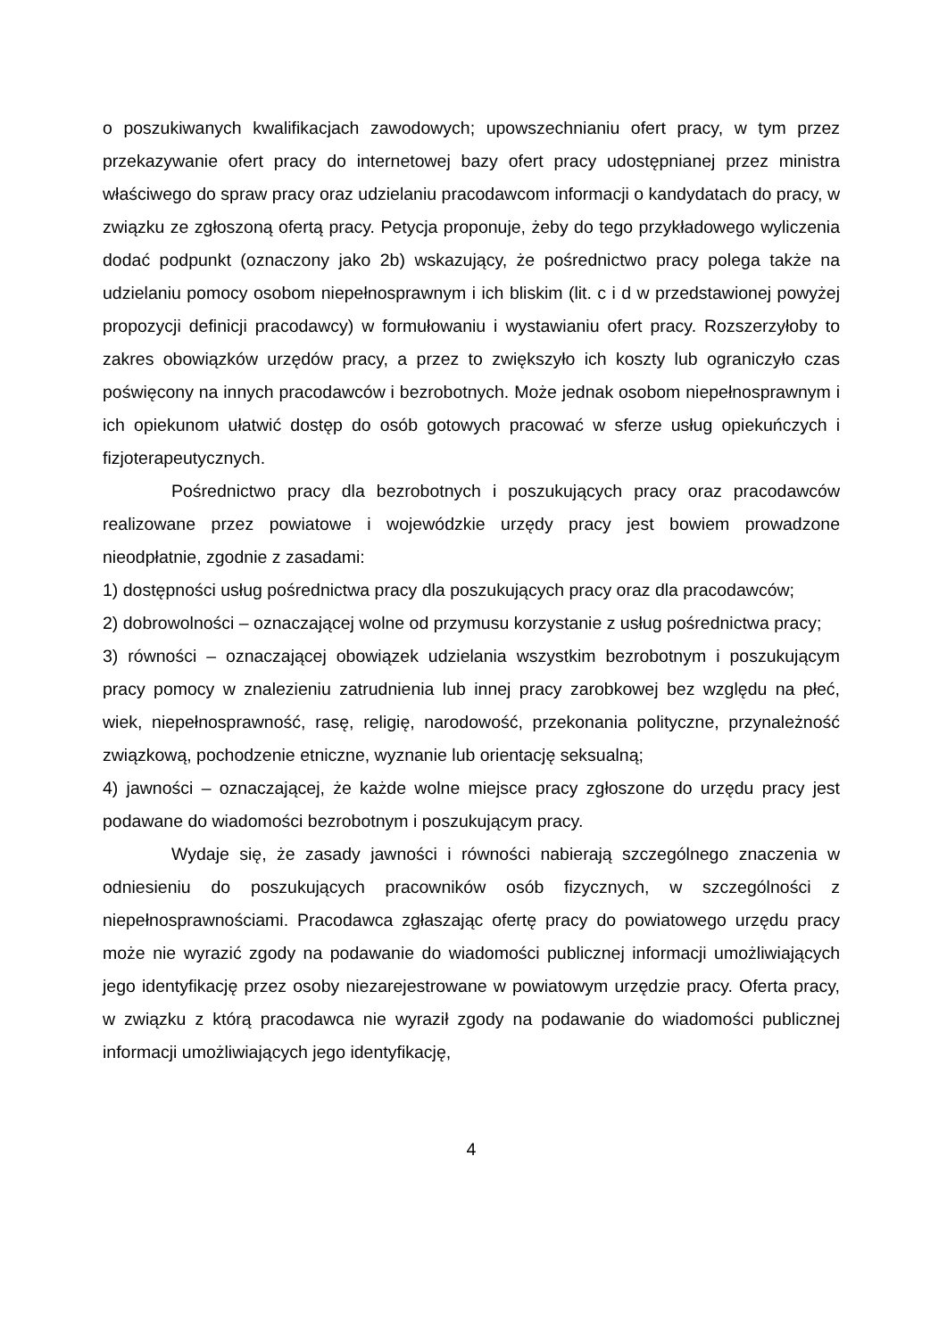o poszukiwanych kwalifikacjach zawodowych; upowszechnianiu ofert pracy, w tym przez przekazywanie ofert pracy do internetowej bazy ofert pracy udostępnianej przez ministra właściwego do spraw pracy oraz udzielaniu pracodawcom informacji o kandydatach do pracy, w związku ze zgłoszoną ofertą pracy. Petycja proponuje, żeby do tego przykładowego wyliczenia dodać podpunkt (oznaczony jako 2b) wskazujący, że pośrednictwo pracy polega także na udzielaniu pomocy osobom niepełnosprawnym i ich bliskim (lit. c i d w przedstawionej powyżej propozycji definicji pracodawcy) w formułowaniu i wystawianiu ofert pracy. Rozszerzyłoby to zakres obowiązków urzędów pracy, a przez to zwiększyło ich koszty lub ograniczyło czas poświęcony na innych pracodawców i bezrobotnych. Może jednak osobom niepełnosprawnym i ich opiekunom ułatwić dostęp do osób gotowych pracować w sferze usług opiekuńczych i fizjoterapeutycznych.
Pośrednictwo pracy dla bezrobotnych i poszukujących pracy oraz pracodawców realizowane przez powiatowe i wojewódzkie urzędy pracy jest bowiem prowadzone nieodpłatnie, zgodnie z zasadami:
1) dostępności usług pośrednictwa pracy dla poszukujących pracy oraz dla pracodawców;
2) dobrowolności – oznaczającej wolne od przymusu korzystanie z usług pośrednictwa pracy;
3) równości – oznaczającej obowiązek udzielania wszystkim bezrobotnym i poszukującym pracy pomocy w znalezieniu zatrudnienia lub innej pracy zarobkowej bez względu na płeć, wiek, niepełnosprawność, rasę, religię, narodowość, przekonania polityczne, przynależność związkową, pochodzenie etniczne, wyznanie lub orientację seksualną;
4) jawności – oznaczającej, że każde wolne miejsce pracy zgłoszone do urzędu pracy jest podawane do wiadomości bezrobotnym i poszukującym pracy.
Wydaje się, że zasady jawności i równości nabierają szczególnego znaczenia w odniesieniu do poszukujących pracowników osób fizycznych, w szczególności z niepełnosprawnościami. Pracodawca zgłaszając ofertę pracy do powiatowego urzędu pracy może nie wyrazić zgody na podawanie do wiadomości publicznej informacji umożliwiających jego identyfikację przez osoby niezarejestrowane w powiatowym urzędzie pracy. Oferta pracy, w związku z którą pracodawca nie wyraził zgody na podawanie do wiadomości publicznej informacji umożliwiających jego identyfikację,
4